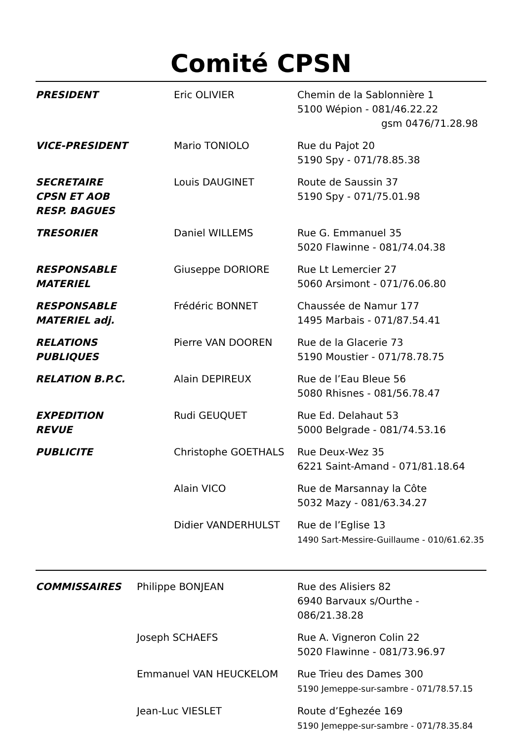Comité CPSN
| PRESIDENT | Eric OLIVIER | Chemin de la Sablonnière 1 5100 Wépion - 081/46.22.22 gsm 0476/71.28.98 |
| VICE-PRESIDENT | Mario TONIOLO | Rue du Pajot 20 5190 Spy - 071/78.85.38 |
| SECRETAIRE CPSN ET AOB RESP. BAGUES | Louis DAUGINET | Route de Saussin 37 5190 Spy - 071/75.01.98 |
| TRESORIER | Daniel WILLEMS | Rue G. Emmanuel 35 5020 Flawinne - 081/74.04.38 |
| RESPONSABLE MATERIEL | Giuseppe DORIORE | Rue Lt Lemercier 27 5060 Arsimont - 071/76.06.80 |
| RESPONSABLE MATERIEL adj. | Frédéric BONNET | Chaussée de Namur 177 1495 Marbais - 071/87.54.41 |
| RELATIONS PUBLIQUES | Pierre VAN DOOREN | Rue de la Glacerie 73 5190 Moustier - 071/78.78.75 |
| RELATION B.P.C. | Alain DEPIREUX | Rue de l’Eau Bleue 56 5080 Rhisnes - 081/56.78.47 |
| EXPEDITION REVUE | Rudi GEUQUET | Rue Ed. Delahaut 53 5000 Belgrade - 081/74.53.16 |
| PUBLICITE | Christophe GOETHALS | Rue Deux-Wez 35 6221 Saint-Amand - 071/81.18.64 |
| | Alain VICO | Rue de Marsannay la Côte 5032 Mazy - 081/63.34.27 |
| | Didier VANDERHULST | Rue de l’Eglise 13 1490 Sart-Messire-Guillaume - 010/61.62.35 |
| COMMISSAIRES | Philippe BONJEAN | Rue des Alisiers 82 6940 Barvaux s/Ourthe - 086/21.38.28 |
| | Joseph SCHAEFS | Rue A. Vigneron Colin 22 5020 Flawinne - 081/73.96.97 |
| | Emmanuel VAN HEUCKELOM | Rue Trieu des Dames 300 5190 Jemeppe-sur-sambre - 071/78.57.15 |
| | Jean-Luc VIESLET | Route d’Eghezée 169 5190 Jemeppe-sur-sambre - 071/78.35.84 |